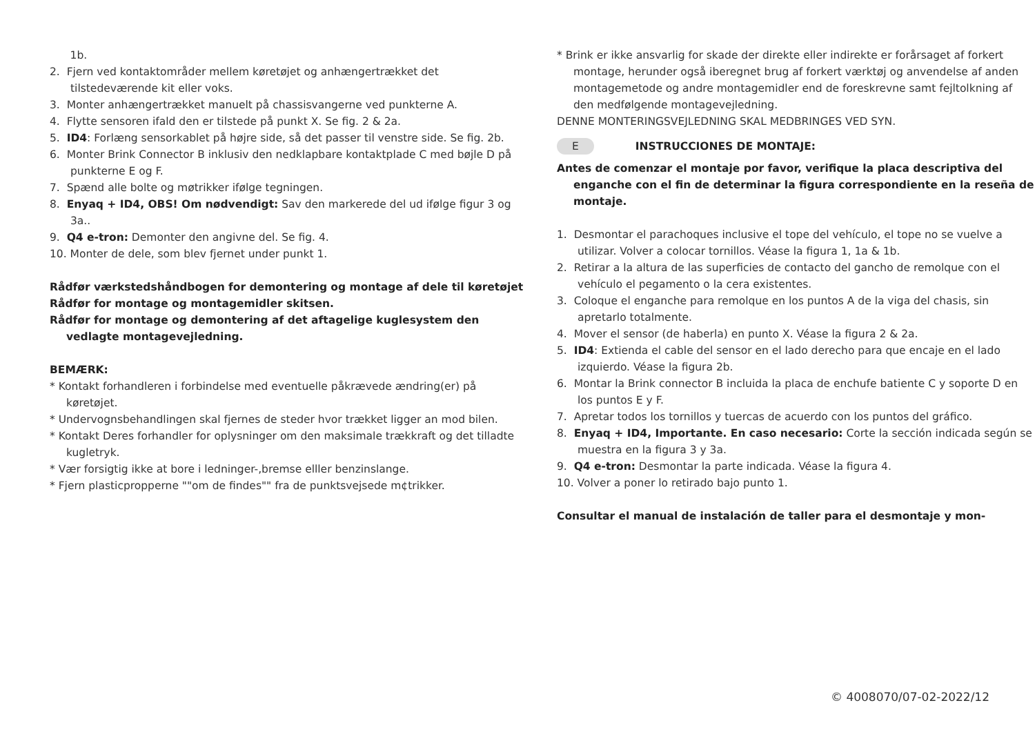1b.
2. Fjern ved kontaktområder mellem køretøjet og anhængertrækket det tilstedeværende kit eller voks.
3. Monter anhængertrækket manuelt på chassisvangerne ved punkterne A.
4. Flytte sensoren ifald den er tilstede på punkt X. Se fig. 2 & 2a.
5. ID4: Forlæng sensorkablet på højre side, så det passer til venstre side. Se fig. 2b.
6. Monter Brink Connector B inklusiv den nedklapbare kontaktplade C med bøjle D på punkterne E og F.
7. Spænd alle bolte og møtrikker ifølge tegningen.
8. Enyaq + ID4, OBS! Om nødvendigt: Sav den markerede del ud ifølge figur 3 og 3a..
9. Q4 e-tron: Demonter den angivne del. Se fig. 4.
10. Monter de dele, som blev fjernet under punkt 1.
Rådfør værkstedshåndbogen for demontering og montage af dele til køretøjet
Rådfør for montage og montagemidler skitsen.
Rådfør for montage og demontering af det aftagelige kuglesystem den vedlagte montagevejledning.
BEMÆRK:
* Kontakt forhandleren i forbindelse med eventuelle påkrævede ændring(er) på køretøjet.
* Undervognsbehandlingen skal fjernes de steder hvor trækket ligger an mod bilen.
* Kontakt Deres forhandler for oplysninger om den maksimale trækkraft og det tilladte kugletryk.
* Vær forsigtig ikke at bore i ledninger-,bremse elller benzinslange.
* Fjern plasticpropperne ""om de findes"" fra de punktsvejsede m¢trikker.
* Brink er ikke ansvarlig for skade der direkte eller indirekte er forårsaget af forkert montage, herunder også iberegnet brug af forkert værktøj og anvendelse af anden montagemetode og andre montagemidler end de foreskrevne samt fejltolkning af den medfølgende montagevejledning.
DENNE MONTERINGSVEJLEDNING SKAL MEDBRINGES VED SYN.
E INSTRUCCIONES DE MONTAJE:
Antes de comenzar el montaje por favor, verifique la placa descriptiva del enganche con el fin de determinar la figura correspondiente en la reseña de montaje.
1. Desmontar el parachoques inclusive el tope del vehículo, el tope no se vuelve a utilizar. Volver a colocar tornillos. Véase la figura 1, 1a & 1b.
2. Retirar a la altura de las superficies de contacto del gancho de remolque con el vehículo el pegamento o la cera existentes.
3. Coloque el enganche para remolque en los puntos A de la viga del chasis, sin apretarlo totalmente.
4. Mover el sensor (de haberla) en punto X. Véase la figura 2 & 2a.
5. ID4: Extienda el cable del sensor en el lado derecho para que encaje en el lado izquierdo. Véase la figura 2b.
6. Montar la Brink connector B incluida la placa de enchufe batiente C y soporte D en los puntos E y F.
7. Apretar todos los tornillos y tuercas de acuerdo con los puntos del gráfico.
8. Enyaq + ID4, Importante. En caso necesario: Corte la sección indicada según se muestra en la figura 3 y 3a.
9. Q4 e-tron: Desmontar la parte indicada. Véase la figura 4.
10. Volver a poner lo retirado bajo punto 1.
Consultar el manual de instalación de taller para el desmontaje y mon-
© 4008070/07-02-2022/12